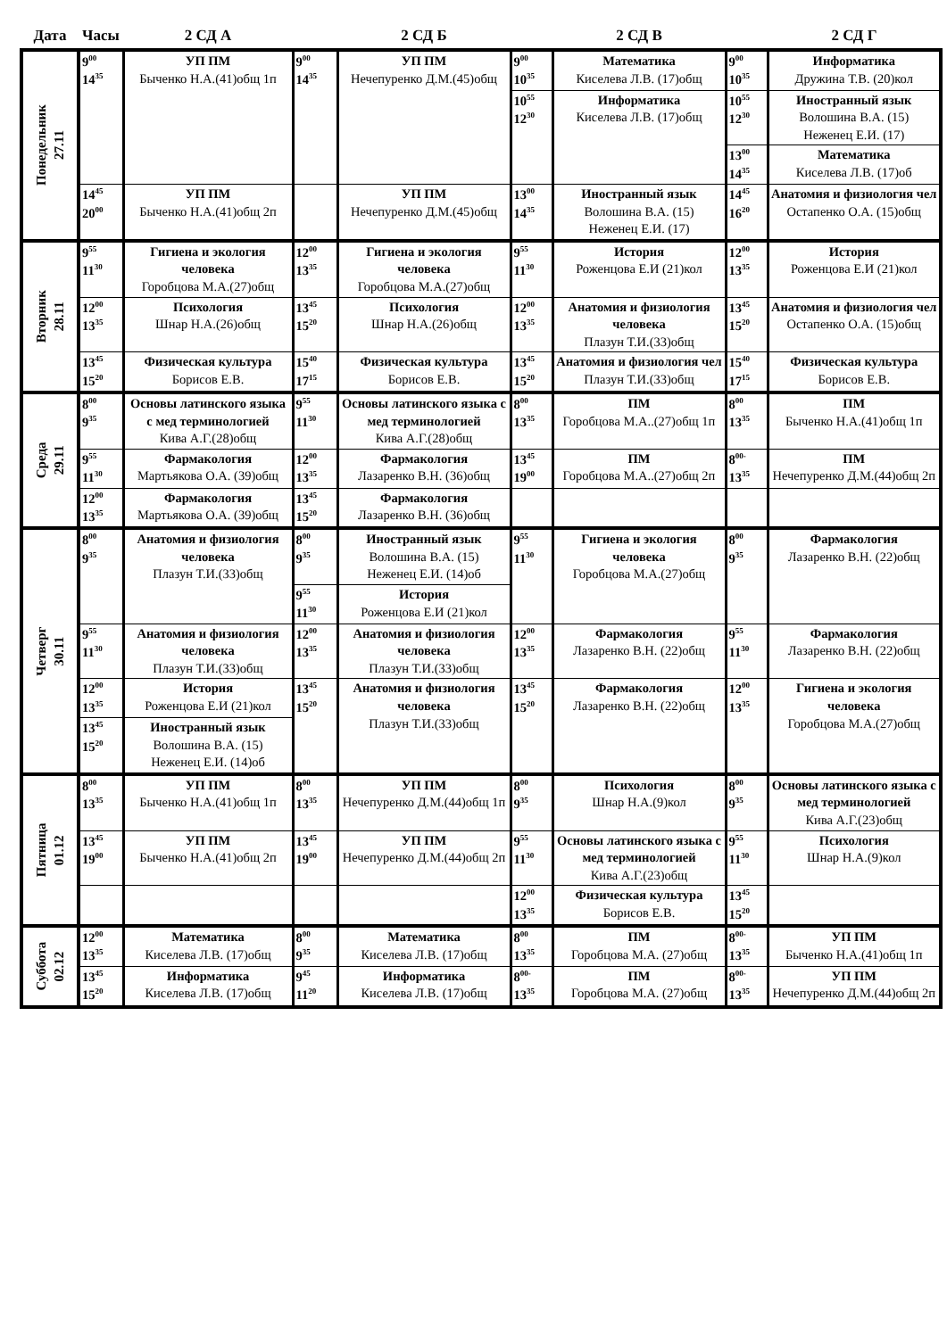| Дата | Часы | 2 СД А | | 2 СД Б | | 2 СД В | | 2 СД Г |
| --- | --- | --- | --- | --- | --- | --- | --- | --- |
| Понедельник 27.11 | 9<sup>00</sup> 14<sup>35</sup> | УП ПМ Быченко Н.А.(41)общ 1п | 9<sup>00</sup> 14<sup>35</sup> | УП ПМ Нечепуренко Д.М.(45)общ | 9<sup>00</sup> 10<sup>35</sup> | Математика Киселева Л.В. (17)общ | 9<sup>00</sup> 10<sup>35</sup> | Информатика Дружина Т.В. (20)кол |
| | | | | | 10<sup>55</sup> 12<sup>30</sup> | Информатика Киселева Л.В. (17)общ | 10<sup>55</sup> 12<sup>30</sup> | Иностранный язык Волошина В.А. (15) Неженец Е.И. (17) |
| | | | | | | | 13<sup>00</sup> 14<sup>35</sup> | Математика Киселева Л.В. (17)об |
| | 14<sup>45</sup> 20<sup>00</sup> | УП ПМ Быченко Н.А.(41)общ 2п | | УП ПМ Нечепуренко Д.М.(45)общ | 13<sup>00</sup> 14<sup>35</sup> | Иностранный язык Волошина В.А. (15) Неженец Е.И. (17) | 14<sup>45</sup> 16<sup>20</sup> | Анатомия и физиология чел Остапенко О.А. (15)общ |
| Вторник 28.11 | 9<sup>55</sup> 11<sup>30</sup> | Гигиена и экология человека Горобцова М.А.(27)общ | 12<sup>00</sup> 13<sup>35</sup> | Гигиена и экология человека Горобцова М.А.(27)общ | 9<sup>55</sup> 11<sup>30</sup> | История Роженцова Е.И (21)кол | 12<sup>00</sup> 13<sup>35</sup> | История Роженцова Е.И (21)кол |
| | 12<sup>00</sup> 13<sup>35</sup> | Психология Шнар Н.А.(26)общ | 13<sup>45</sup> 15<sup>20</sup> | Психология Шнар Н.А.(26)общ | 12<sup>00</sup> 13<sup>35</sup> | Анатомия и физиология человека Плазун Т.И.(33)общ | 13<sup>45</sup> 15<sup>20</sup> | Анатомия и физиология чел Остапенко О.А. (15)общ |
| | 13<sup>45</sup> 15<sup>20</sup> | Физическая культура Борисов Е.В. | 15<sup>40</sup> 17<sup>15</sup> | Физическая культура Борисов Е.В. | 13<sup>45</sup> 15<sup>20</sup> | Анатомия и физиология чел Плазун Т.И.(33)общ | 15<sup>40</sup> 17<sup>15</sup> | Физическая культура Борисов Е.В. |
| Среда 29.11 | 8<sup>00</sup> 9<sup>35</sup> | Основы латинского языка с мед терминологией Кива А.Г.(28)общ | 9<sup>55</sup> 11<sup>30</sup> | Основы латинского языка с мед терминологией Кива А.Г.(28)общ | 8<sup>00</sup> 13<sup>35</sup> | ПМ Горобцова М.А..(27)общ 1п | 8<sup>00</sup> 13<sup>35</sup> | ПМ Быченко Н.А.(41)общ 1п |
| | 9<sup>55</sup> 11<sup>30</sup> | Фармакология Мартьякова О.А. (39)общ | 12<sup>00</sup> 13<sup>35</sup> | Фармакология Лазаренко В.Н. (36)общ | 13<sup>45</sup> 19<sup>00</sup> | ПМ Горобцова М.А..(27)общ 2п | 8<sup>00-</sup> 13<sup>35</sup> | ПМ Нечепуренко Д.М.(44)общ 2п |
| | 12<sup>00</sup> 13<sup>35</sup> | Фармакология Мартьякова О.А. (39)общ | 13<sup>45</sup> 15<sup>20</sup> | Фармакология Лазаренко В.Н. (36)общ | | | | |
| Четверг 30.11 | 8<sup>00</sup> 9<sup>35</sup> | Анатомия и физиология человека Плазун Т.И.(33)общ | 8<sup>00</sup> 9<sup>35</sup> | Иностранный язык Волошина В.А. (15) Неженец Е.И. (14)об | 9<sup>55</sup> 11<sup>30</sup> | Гигиена и экология человека Горобцова М.А.(27)общ | 8<sup>00</sup> 9<sup>35</sup> | Фармакология Лазаренко В.Н. (22)общ |
| | | | 9<sup>55</sup> 11<sup>30</sup> | История Роженцова Е.И (21)кол | | | | |
| | 9<sup>55</sup> 11<sup>30</sup> | Анатомия и физиология человека Плазун Т.И.(33)общ | 12<sup>00</sup> 13<sup>35</sup> | Анатомия и физиология человека Плазун Т.И.(33)общ | 12<sup>00</sup> 13<sup>35</sup> | Фармакология Лазаренко В.Н. (22)общ | 9<sup>55</sup> 11<sup>30</sup> | Фармакология Лазаренко В.Н. (22)общ |
| | 12<sup>00</sup> 13<sup>35</sup> | История Роженцова Е.И (21)кол | 13<sup>45</sup> 15<sup>20</sup> | Анатомия и физиология человека Плазун Т.И.(33)общ | 13<sup>45</sup> 15<sup>20</sup> | Фармакология Лазаренко В.Н. (22)общ | 12<sup>00</sup> 13<sup>35</sup> | Гигиена и экология человека Горобцова М.А.(27)общ |
| | 13<sup>45</sup> 15<sup>20</sup> | Иностранный язык Волошина В.А. (15) Неженец Е.И. (14)об | | | | | | |
| Пятница 01.12 | 8<sup>00</sup> 13<sup>35</sup> | УП ПМ Быченко Н.А.(41)общ 1п | 8<sup>00</sup> 13<sup>35</sup> | УП ПМ Нечепуренко Д.М.(44)общ 1п | 8<sup>00</sup> 9<sup>35</sup> | Психология Шнар Н.А.(9)кол | 8<sup>00</sup> 9<sup>35</sup> | Основы латинского языка с мед терминологией Кива А.Г.(23)общ |
| | 13<sup>45</sup> 19<sup>00</sup> | УП ПМ Быченко Н.А.(41)общ 2п | 13<sup>45</sup> 19<sup>00</sup> | УП ПМ Нечепуренко Д.М.(44)общ 2п | 9<sup>55</sup> 11<sup>30</sup> | Основы латинского языка с мед терминологией Кива А.Г.(23)общ | 9<sup>55</sup> 11<sup>30</sup> | Психология Шнар Н.А.(9)кол |
| | | | | | 12<sup>00</sup> 13<sup>35</sup> | Физическая культура Борисов Е.В. | 13<sup>45</sup> 15<sup>20</sup> | |
| Суббота 02.12 | 12<sup>00</sup> 13<sup>35</sup> | Математика Киселева Л.В. (17)общ | 8<sup>00</sup> 9<sup>35</sup> | Математика Киселева Л.В. (17)общ | 8<sup>00</sup> 13<sup>35</sup> | ПМ Горобцова М.А. (27)общ | 8<sup>00-</sup> 13<sup>35</sup> | УП ПМ Быченко Н.А.(41)общ 1п |
| | 13<sup>45</sup> 15<sup>20</sup> | Информатика Киселева Л.В. (17)общ | 9<sup>45</sup> 11<sup>20</sup> | Информатика Киселева Л.В. (17)общ | 8<sup>00-</sup> 13<sup>35</sup> | ПМ Горобцова М.А. (27)общ | 8<sup>00-</sup> 13<sup>35</sup> | УП ПМ Нечепуренко Д.М.(44)общ 2п |